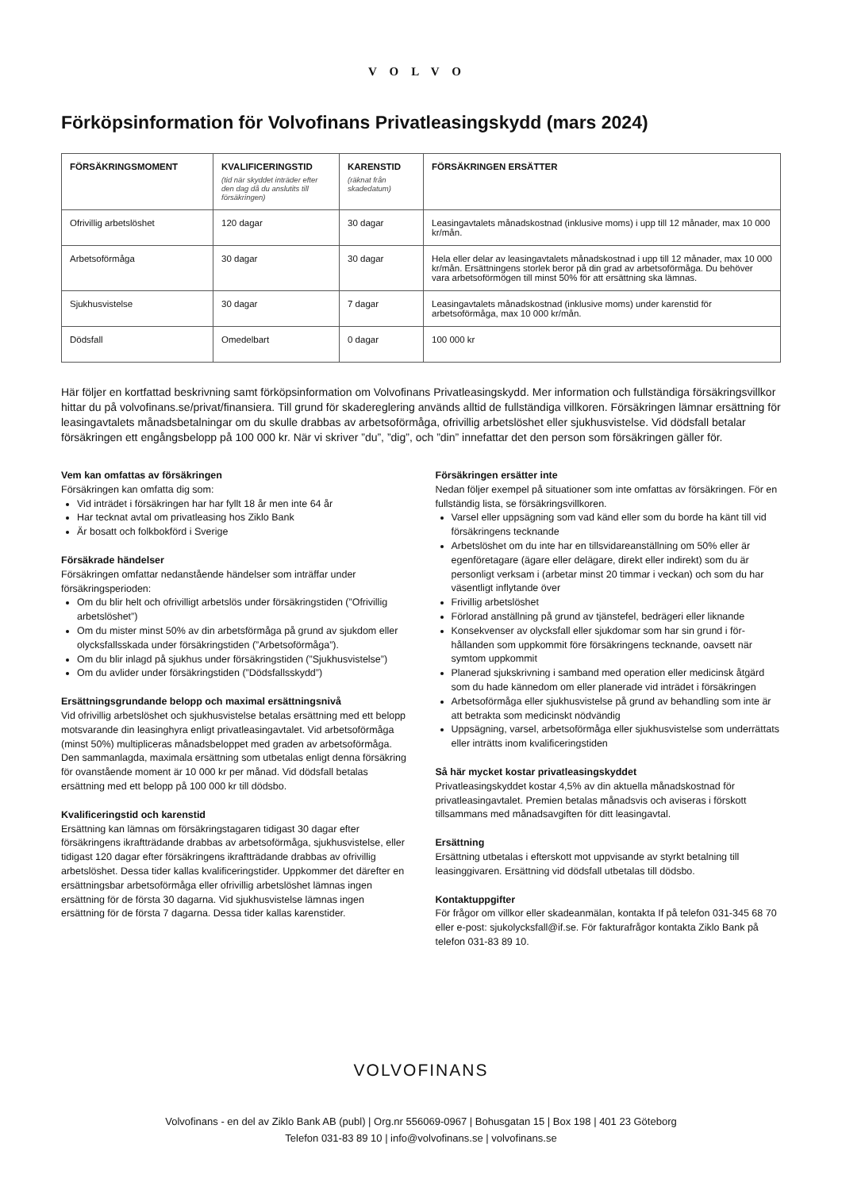VOLVO
Förköpsinformation för Volvofinans Privatleasingskydd (mars 2024)
| FÖRSÄKRINGSMOMENT | KVALIFICERINGSTID (tid när skyddet inträder efter den dag då du anslutits till försäkringen) | KARENSTID (räknat från skadedatum) | FÖRSÄKRINGEN ERSÄTTER |
| --- | --- | --- | --- |
| Ofrivillig arbetslöshet | 120 dagar | 30 dagar | Leasingavtalets månadskostnad (inklusive moms) i upp till 12 månader, max 10 000 kr/mån. |
| Arbetsoförmåga | 30 dagar | 30 dagar | Hela eller delar av leasingavtalets månadskostnad i upp till 12 månader, max 10 000 kr/mån. Ersättningens storlek beror på din grad av arbetsoförmåga. Du behöver vara arbetsoförmögen till minst 50% för att ersättning ska lämnas. |
| Sjukhusvistelse | 30 dagar | 7 dagar | Leasingavtalets månadskostnad (inklusive moms) under karenstid för arbetsoförmåga, max 10 000 kr/mån. |
| Dödsfall | Omedelbart | 0 dagar | 100 000 kr |
Här följer en kortfattad beskrivning samt förköpsinformation om Volvofinans Privatleasingskydd. Mer information och fullständiga försäkringsvillkor hittar du på volvofinans.se/privat/finansiera. Till grund för skadereglering används alltid de fullständiga villkoren. Försäkringen lämnar ersättning för leasingavtalets månadsbetalningar om du skulle drabbas av arbetsoförmåga, ofrivillig arbets­löshet eller sjukhusvistelse. Vid dödsfall betalar försäkringen ett engångsbelopp på 100 000 kr. När vi skriver ”du”, ”dig”, och ”din” innefattar det den person som försäkringen gäller för.
Vem kan omfattas av försäkringen
Försäkringen kan omfatta dig som:
Vid inträdet i försäkringen har har fyllt 18 år men inte 64 år
Har tecknat avtal om privatleasing hos Ziklo Bank
Är bosatt och folkbokförd i Sverige
Försäkrade händelser
Försäkringen omfattar nedanstående händelser som inträffar under försäkringsperioden:
Om du blir helt och ofrivilligt arbetslös under försäkringstiden (”Ofrivillig arbetslöshet”)
Om du mister minst 50% av din arbetsförmåga på grund av sjukdom eller olycksfallsskada under försäkringstiden (”Arbets­oförmåga”).
Om du blir inlagd på sjukhus under försäkringstiden (”Sjukhusvistelse”)
Om du avlider under försäkringstiden (”Dödsfallsskydd”)
Ersättningsgrundande belopp och maximal ersättningsnivå
Vid ofrivillig arbetslöshet och sjukhusvistelse betalas ersättning med ett belopp motsvarande din leasinghyra enligt privatleasingavtalet. Vid arbetsoförmåga (minst 50%) multipliceras månadsbeloppet med graden av arbetsoförmåga. Den sammanlagda, maximala ersättning som utbetalas enligt denna försäkring för ovanstående moment är 10 000 kr per månad. Vid dödsfall betalas ersättning med ett belopp på 100 000 kr till dödsbo.
Kvalificeringstid och karenstid
Ersättning kan lämnas om försäkringstagaren tidigast 30 dagar efter försäkringens ikraftträdande drabbas av arbetsoförmåga, sjukhus­vistelse, eller tidigast 120 dagar efter försäkringens ikraftträdande drabbas av ofrivillig arbetslöshet. Dessa tider kallas kvalificeringstider. Uppkommer det därefter en ersättningsbar arbetsoförmåga eller ofri­villig arbetslöshet lämnas ingen ersättning för de första 30 dagarna. Vid sjukhusvistelse lämnas ingen ersättning för de första 7 dagarna. Dessa tider kallas karenstider.
Försäkringen ersätter inte
Nedan följer exempel på situationer som inte omfattas av försäkringen. För en fullständig lista, se försäkringsvillkoren.
Varsel eller uppsägning som vad känd eller som du borde ha känt till vid försäkringens tecknande
Arbetslöshet om du inte har en tillsvidareanställning om 50% eller är egenföretagare (ägare eller delägare, direkt eller indirekt) som du är personligt verksam i (arbetar minst 20 timmar i veckan) och som du har väsentligt inflytande över
Frivillig arbetslöshet
Förlorad anställning på grund av tjänstefel, bedrägeri eller liknande
Konsekvenser av olycksfall eller sjukdomar som har sin grund i för­hållanden som uppkommit före försäkringens tecknande, oavsett när symtom uppkommit
Planerad sjukskrivning i samband med operation eller medicinsk åtgärd som du hade kännedom om eller planerade vid inträdet i försäkringen
Arbetsoförmåga eller sjukhusvistelse på grund av behandling som inte är att betrakta som medicinskt nödvändig
Uppsägning, varsel, arbetsoförmåga eller sjukhusvistelse som underrättats eller inträtts inom kvalificeringstiden
Så här mycket kostar privatleasingskyddet
Privatleasingskyddet kostar 4,5% av din aktuella månadskostnad för privatleasingavtalet. Premien betalas månadsvis och aviseras i förskott tillsammans med månadsavgiften för ditt leasingavtal.
Ersättning
Ersättning utbetalas i efterskott mot uppvisande av styrkt betalning till leasinggivaren. Ersättning vid dödsfall utbetalas till dödsbo.
Kontaktuppgifter
För frågor om villkor eller skadeanmälan, kontakta If på telefon 031-345 68 70 eller e-post: sjukolycksfall@if.se. För fakturafrågor kontakta Ziklo Bank på telefon 031-83 89 10.
VOLVOFINANS
Volvofinans - en del av Ziklo Bank AB (publ) | Org.nr 556069-0967 | Bohusgatan 15 | Box 198 | 401 23 Göteborg
Telefon 031-83 89 10 | info@volvofinans.se | volvofinans.se